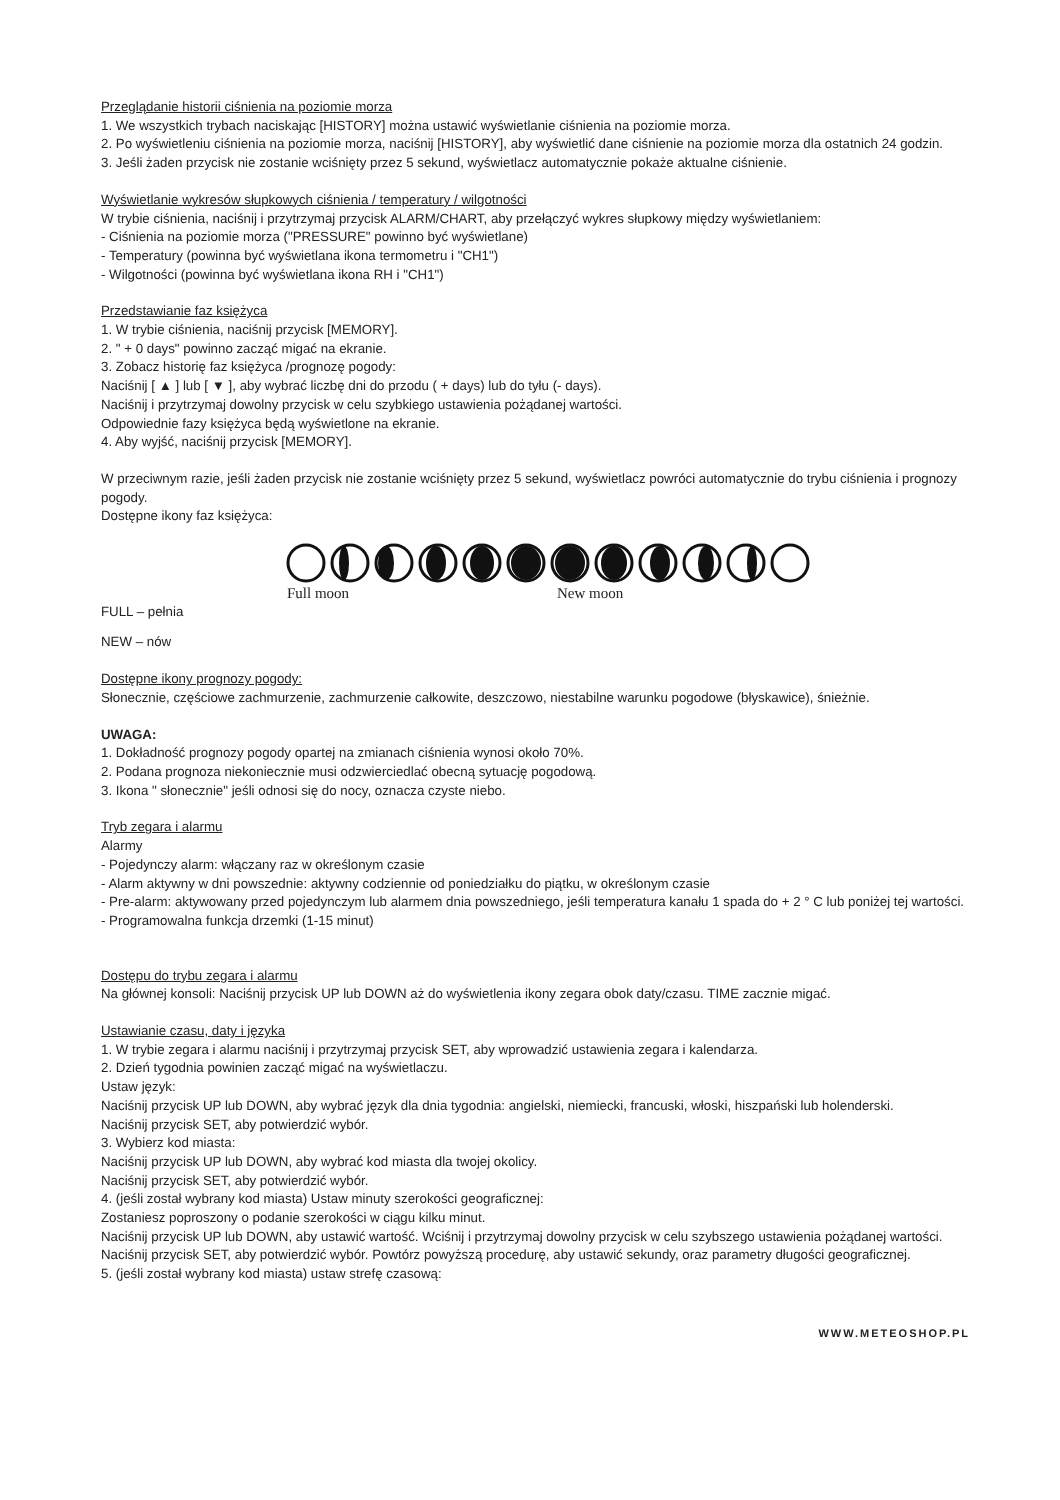Przeglądanie historii ciśnienia na poziomie morza
1. We wszystkich trybach naciskając [HISTORY] można ustawić wyświetlanie ciśnienia na poziomie morza.
2. Po wyświetleniu ciśnienia na poziomie morza, naciśnij [HISTORY], aby wyświetlić dane ciśnienie na poziomie morza dla ostatnich 24 godzin.
3. Jeśli żaden przycisk nie zostanie wciśnięty przez 5 sekund, wyświetlacz automatycznie pokaże aktualne ciśnienie.
Wyświetlanie wykresów słupkowych ciśnienia / temperatury / wilgotności
W trybie ciśnienia, naciśnij i przytrzymaj przycisk ALARM/CHART, aby przełączyć wykres słupkowy między wyświetlaniem:
- Ciśnienia na poziomie morza ("PRESSURE" powinno być wyświetlane)
- Temperatury (powinna być wyświetlana ikona termometru i "CH1")
- Wilgotności (powinna być wyświetlana ikona RH i "CH1")
Przedstawianie faz księżyca
1. W trybie ciśnienia, naciśnij przycisk [MEMORY].
2. " + 0 days" powinno zacząć migać na ekranie.
3. Zobacz historię faz księżyca /prognozę pogody:
Naciśnij [ ▲ ] lub [ ▼ ], aby wybrać liczbę dni do przodu ( + days) lub do tyłu (- days).
Naciśnij i przytrzymaj dowolny przycisk w celu szybkiego ustawienia pożądanej wartości.
Odpowiednie fazy księżyca będą wyświetlone na ekranie.
4. Aby wyjść, naciśnij przycisk [MEMORY].
W przeciwnym razie, jeśli żaden przycisk nie zostanie wciśnięty przez 5 sekund, wyświetlacz powróci automatycznie do trybu ciśnienia i prognozy pogody.
Dostępne ikony faz księżyca:
Full moon New moon
FULL – pełnia
NEW – nów
Dostępne ikony prognozy pogody:
Słonecznie, częściowe zachmurzenie, zachmurzenie całkowite, deszczowo, niestabilne warunku pogodowe (błyskawice), śnieżnie.
UWAGA:
1. Dokładność prognozy pogody opartej na zmianach ciśnienia wynosi około 70%.
2. Podana prognoza niekoniecznie musi odzwierciedlać obecną sytuację pogodową.
3. Ikona " słonecznie" jeśli odnosi się do nocy, oznacza czyste niebo.
Tryb zegara i alarmu
Alarmy
- Pojedynczy alarm: włączany raz w określonym czasie
- Alarm aktywny w dni powszednie: aktywny codziennie od poniedziałku do piątku, w określonym czasie
- Pre-alarm: aktywowany przed pojedynczym lub alarmem dnia powszedniego, jeśli temperatura kanału 1 spada do + 2 ° C lub poniżej tej wartości.
- Programowalna funkcja drzemki (1-15 minut)
Dostępu do trybu zegara i alarmu
Na głównej konsoli: Naciśnij przycisk UP lub DOWN aż do wyświetlenia ikony zegara obok daty/czasu. TIME zacznie migać.
Ustawianie czasu, daty i języka
1. W trybie zegara i alarmu naciśnij i przytrzymaj przycisk SET, aby wprowadzić ustawienia zegara i kalendarza.
2. Dzień tygodnia powinien zacząć migać na wyświetlaczu.
Ustaw język:
Naciśnij przycisk UP lub DOWN, aby wybrać język dla dnia tygodnia: angielski, niemiecki, francuski, włoski, hiszpański lub holenderski.
Naciśnij przycisk SET, aby potwierdzić wybór.
3. Wybierz kod miasta:
Naciśnij przycisk UP lub DOWN, aby wybrać kod miasta dla twojej okolicy.
Naciśnij przycisk SET, aby potwierdzić wybór.
4. (jeśli został wybrany kod miasta) Ustaw minuty szerokości geograficznej:
Zostaniesz poproszony o podanie szerokości w ciągu kilku minut.
Naciśnij przycisk UP lub DOWN, aby ustawić wartość. Wciśnij i przytrzymaj dowolny przycisk w celu szybszego ustawienia pożądanej wartości.
Naciśnij przycisk SET, aby potwierdzić wybór. Powtórz powyższą procedurę, aby ustawić sekundy, oraz parametry długości geograficznej.
5. (jeśli został wybrany kod miasta) ustaw strefę czasową:
WWW.METEOSHOP.PL